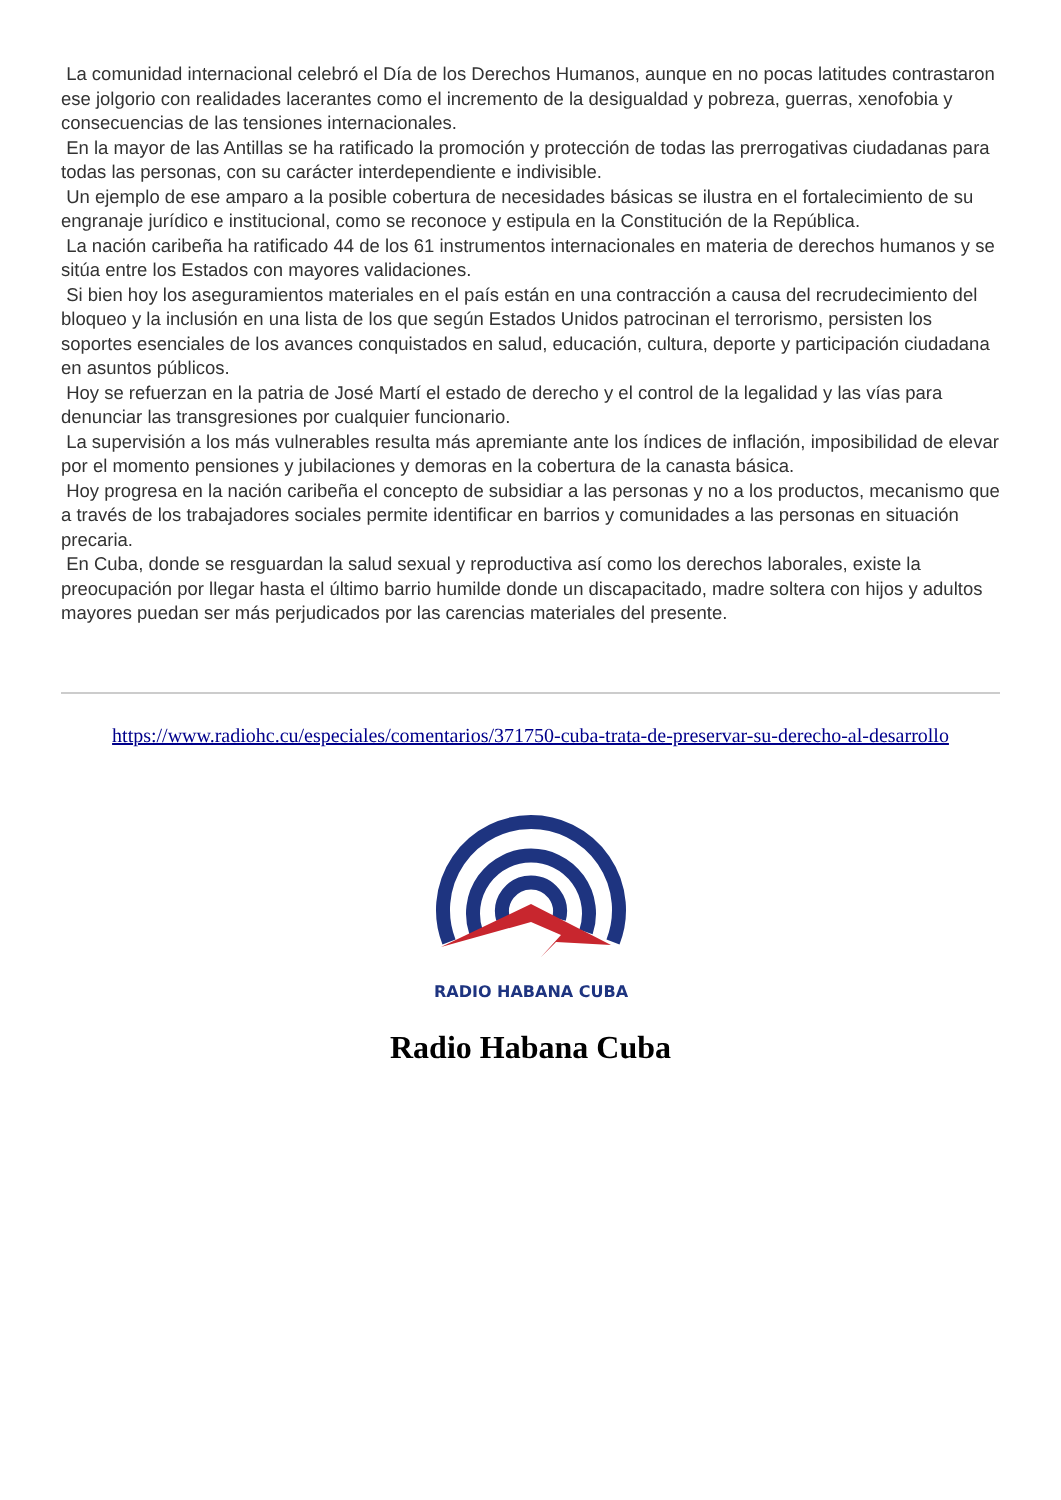La comunidad internacional celebró el Día de los Derechos Humanos, aunque en no pocas latitudes contrastaron ese jolgorio con realidades lacerantes como el incremento de la desigualdad y pobreza, guerras, xenofobia y consecuencias de las tensiones internacionales.
En la mayor de las Antillas se ha ratificado la promoción y protección de todas las prerrogativas ciudadanas para todas las personas, con su carácter interdependiente e indivisible.
Un ejemplo de ese amparo a la posible cobertura de necesidades básicas se ilustra en el fortalecimiento de su engranaje jurídico e institucional, como se reconoce y estipula en la Constitución de la República.
La nación caribeña ha ratificado 44 de los 61 instrumentos internacionales en materia de derechos humanos y se sitúa entre los Estados con mayores validaciones.
Si bien hoy los aseguramientos materiales en el país están en una contracción a causa del recrudecimiento del bloqueo y la inclusión en una lista de los que según Estados Unidos patrocinan el terrorismo, persisten los soportes esenciales de los avances conquistados en salud, educación, cultura, deporte y participación ciudadana en asuntos públicos.
Hoy se refuerzan en la patria de José Martí el estado de derecho y el control de la legalidad y las vías para denunciar las transgresiones por cualquier funcionario.
La supervisión a los más vulnerables resulta más apremiante ante los índices de inflación, imposibilidad de elevar por el momento pensiones y jubilaciones y demoras en la cobertura de la canasta básica.
Hoy progresa en la nación caribeña el concepto de subsidiar a las personas y no a los productos, mecanismo que a través de los trabajadores sociales permite identificar en barrios y comunidades a las personas en situación precaria.
En Cuba, donde se resguardan la salud sexual y reproductiva así como los derechos laborales, existe la preocupación por llegar hasta el último barrio humilde donde un discapacitado, madre soltera con hijos y adultos mayores puedan ser más perjudicados por las carencias materiales del presente.
https://www.radiohc.cu/especiales/comentarios/371750-cuba-trata-de-preservar-su-derecho-al-desarrollo
RADIO HABANA CUBA
Radio Habana Cuba